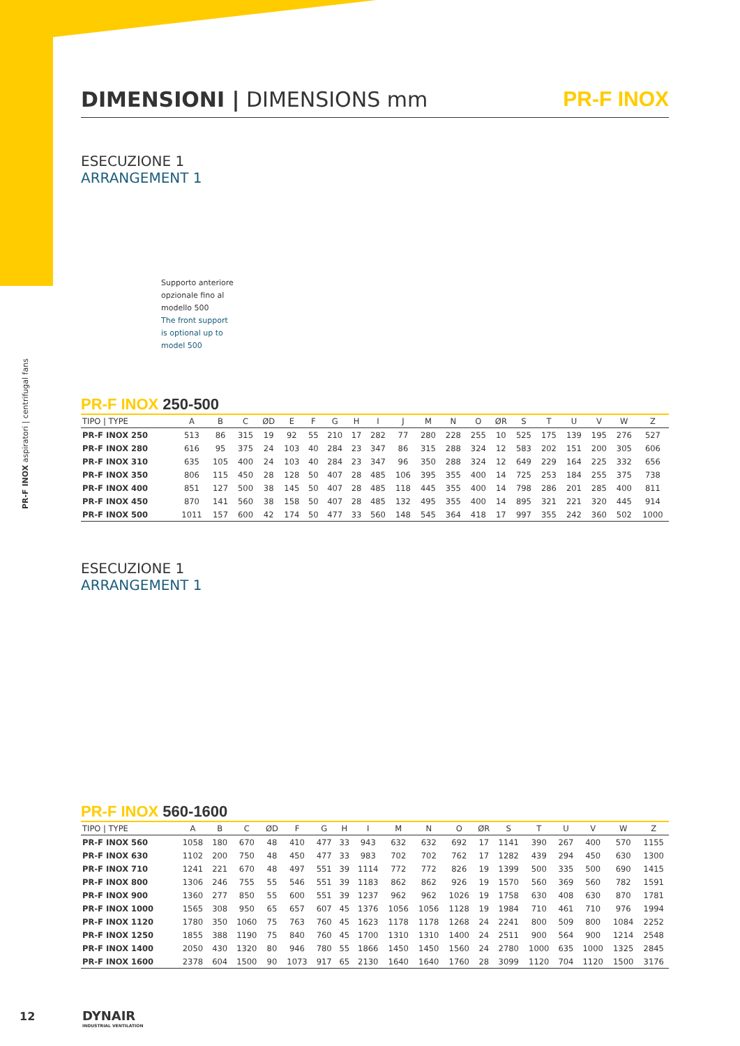PR-F INOX aspiratori | centrifugal fans
DIMENSIONI | DIMENSIONS mm PR-F INOX
ESECUZIONE 1
ARRANGEMENT 1
Supporto anteriore
opzionale fino al
modello 500
The front support
is optional up to
model 500
PR-F INOX 250-500
| TIPO / TYPE | A | B | C | ØD | E | F | G | H | I | J | M | N | O | ØR | S | T | U | V | W | Z |
| --- | --- | --- | --- | --- | --- | --- | --- | --- | --- | --- | --- | --- | --- | --- | --- | --- | --- | --- | --- | --- |
| PR-F INOX 250 | 513 | 86 | 315 | 19 | 92 | 55 | 210 | 17 | 282 | 77 | 280 | 228 | 255 | 10 | 525 | 175 | 139 | 195 | 276 | 527 |
| PR-F INOX 280 | 616 | 95 | 375 | 24 | 103 | 40 | 284 | 23 | 347 | 86 | 315 | 288 | 324 | 12 | 583 | 202 | 151 | 200 | 305 | 606 |
| PR-F INOX 310 | 635 | 105 | 400 | 24 | 103 | 40 | 284 | 23 | 347 | 96 | 350 | 288 | 324 | 12 | 649 | 229 | 164 | 225 | 332 | 656 |
| PR-F INOX 350 | 806 | 115 | 450 | 28 | 128 | 50 | 407 | 28 | 485 | 106 | 395 | 355 | 400 | 14 | 725 | 253 | 184 | 255 | 375 | 738 |
| PR-F INOX 400 | 851 | 127 | 500 | 38 | 145 | 50 | 407 | 28 | 485 | 118 | 445 | 355 | 400 | 14 | 798 | 286 | 201 | 285 | 400 | 811 |
| PR-F INOX 450 | 870 | 141 | 560 | 38 | 158 | 50 | 407 | 28 | 485 | 132 | 495 | 355 | 400 | 14 | 895 | 321 | 221 | 320 | 445 | 914 |
| PR-F INOX 500 | 1011 | 157 | 600 | 42 | 174 | 50 | 477 | 33 | 560 | 148 | 545 | 364 | 418 | 17 | 997 | 355 | 242 | 360 | 502 | 1000 |
ESECUZIONE 1
ARRANGEMENT 1
PR-F INOX 560-1600
| TIPO / TYPE | A | B | C | ØD | F | G | H | I | M | N | O | ØR | S | T | U | V | W | Z |
| --- | --- | --- | --- | --- | --- | --- | --- | --- | --- | --- | --- | --- | --- | --- | --- | --- | --- | --- |
| PR-F INOX 560 | 1058 | 180 | 670 | 48 | 410 | 477 | 33 | 943 | 632 | 632 | 692 | 17 | 1141 | 390 | 267 | 400 | 570 | 1155 |
| PR-F INOX 630 | 1102 | 200 | 750 | 48 | 450 | 477 | 33 | 983 | 702 | 702 | 762 | 17 | 1282 | 439 | 294 | 450 | 630 | 1300 |
| PR-F INOX 710 | 1241 | 221 | 670 | 48 | 497 | 551 | 39 | 1114 | 772 | 772 | 826 | 19 | 1399 | 500 | 335 | 500 | 690 | 1415 |
| PR-F INOX 800 | 1306 | 246 | 755 | 55 | 546 | 551 | 39 | 1183 | 862 | 862 | 926 | 19 | 1570 | 560 | 369 | 560 | 782 | 1591 |
| PR-F INOX 900 | 1360 | 277 | 850 | 55 | 600 | 551 | 39 | 1237 | 962 | 962 | 1026 | 19 | 1758 | 630 | 408 | 630 | 870 | 1781 |
| PR-F INOX 1000 | 1565 | 308 | 950 | 65 | 657 | 607 | 45 | 1376 | 1056 | 1056 | 1128 | 19 | 1984 | 710 | 461 | 710 | 976 | 1994 |
| PR-F INOX 1120 | 1780 | 350 | 1060 | 75 | 763 | 760 | 45 | 1623 | 1178 | 1178 | 1268 | 24 | 2241 | 800 | 509 | 800 | 1084 | 2252 |
| PR-F INOX 1250 | 1855 | 388 | 1190 | 75 | 840 | 760 | 45 | 1700 | 1310 | 1310 | 1400 | 24 | 2511 | 900 | 564 | 900 | 1214 | 2548 |
| PR-F INOX 1400 | 2050 | 430 | 1320 | 80 | 946 | 780 | 55 | 1866 | 1450 | 1450 | 1560 | 24 | 2780 | 1000 | 635 | 1000 | 1325 | 2845 |
| PR-F INOX 1600 | 2378 | 604 | 1500 | 90 | 1073 | 917 | 65 | 2130 | 1640 | 1640 | 1760 | 28 | 3099 | 1120 | 704 | 1120 | 1500 | 3176 |
12 DYNAIR
INDUSTRIAL VENTILATION